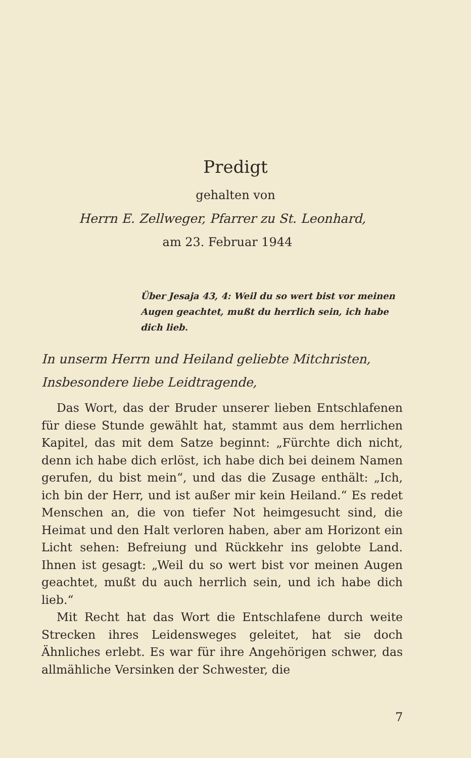Predigt
gehalten von
Herrn E. Zellweger, Pfarrer zu St. Leonhard,
am 23. Februar 1944
Über Jesaja 43, 4: Weil du so wert bist vor meinen Augen geachtet, mußt du herrlich sein, ich habe dich lieb.
In unserm Herrn und Heiland geliebte Mitchristen,
Insbesondere liebe Leidtragende,
Das Wort, das der Bruder unserer lieben Entschlafenen für diese Stunde gewählt hat, stammt aus dem herrlichen Kapitel, das mit dem Satze beginnt: „Fürchte dich nicht, denn ich habe dich erlöst, ich habe dich bei deinem Namen gerufen, du bist mein“, und das die Zusage enthält: „Ich, ich bin der Herr, und ist außer mir kein Heiland.“ Es redet Menschen an, die von tiefer Not heimgesucht sind, die Heimat und den Halt verloren haben, aber am Horizont ein Licht sehen: Befreiung und Rückkehr ins gelobte Land. Ihnen ist gesagt: „Weil du so wert bist vor meinen Augen geachtet, mußt du auch herrlich sein, und ich habe dich lieb.“
Mit Recht hat das Wort die Entschlafene durch weite Strecken ihres Leidensweges geleitet, hat sie doch Ähnliches erlebt. Es war für ihre Angehörigen schwer, das allmähliche Versinken der Schwester, die
7